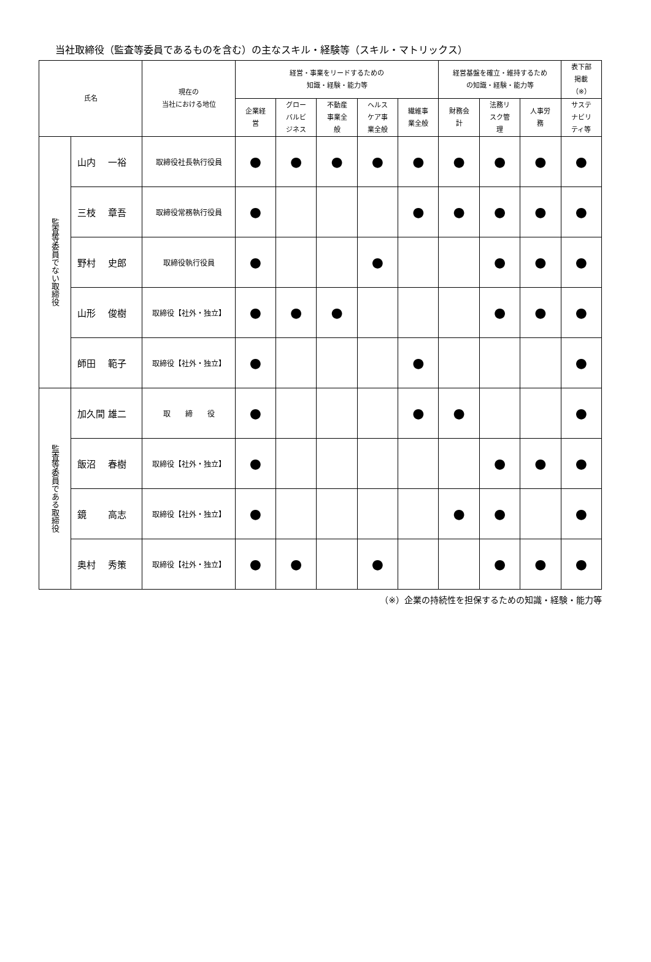当社取締役（監査等委員であるものを含む）の主なスキル・経験等（スキル・マトリックス）
| 氏名 | | 現在の 当社における地位 | 経営・事業をリードするための 知識・経験・能力等 | | | | | 経営基盤を確立・維持するため の知識・経験・能力等 | | | 表下部 掲載 （※） |
| --- | --- | --- | --- | --- | --- | --- | --- | --- | --- | --- | --- |
| | | | 企業経 営 | グロー バルビ ジネス | 不動産 事業全 般 | ヘルス ケア事 業全般 | 繊維事 業全般 | 財務会 計 | 法務リ スク管 理 | 人事労 務 | サステ ナビリ ティ等 |
| 監査等委員でない取締役 | 山内 一裕 | 取締役社長執行役員 | ● | ● | ● | ● | ● | ● | ● | ● | ● |
| | 三枝 章吾 | 取締役常務執行役員 | ● | | | | ● | ● | ● | ● | ● |
| | 野村 史郎 | 取締役執行役員 | ● | | | ● | | | ● | ● | ● |
| | 山形 俊樹 | 取締役【社外・独立】 | ● | ● | ● | | | | ● | ● | ● |
| | 師田 範子 | 取締役【社外・独立】 | ● | | | | ● | | | | ● |
| 監査等委員である取締役 | 加久間 雄二 | 取 締 役 | ● | | | | ● | ● | | | ● |
| | 飯沼 春樹 | 取締役【社外・独立】 | ● | | | | | | ● | ● | ● |
| | 鏡 高志 | 取締役【社外・独立】 | ● | | | | | ● | ● | | ● |
| | 奥村 秀策 | 取締役【社外・独立】 | ● | ● | | ● | | | ● | ● | ● |
（※）企業の持続性を担保するための知識・経験・能力等